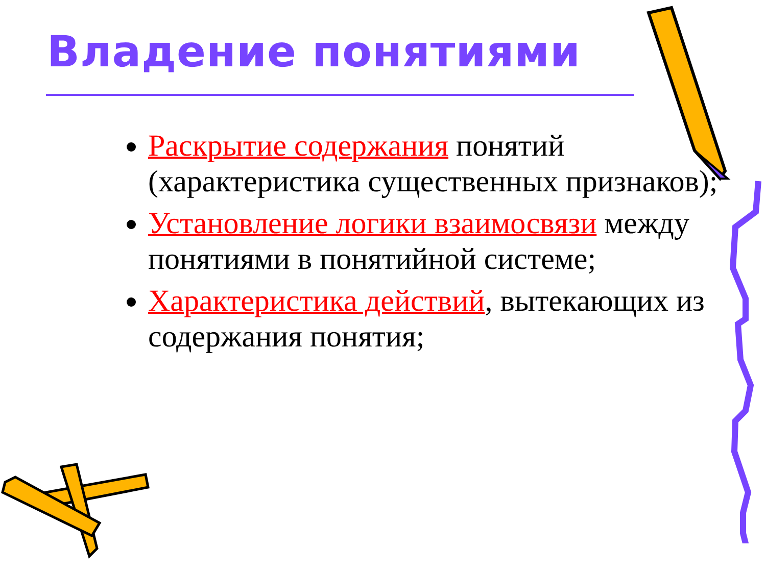Владение понятиями
Раскрытие содержания понятий (характеристика существенных признаков);
Установление логики взаимосвязи между понятиями в понятийной системе;
Характеристика действий, вытекающих из содержания понятия;